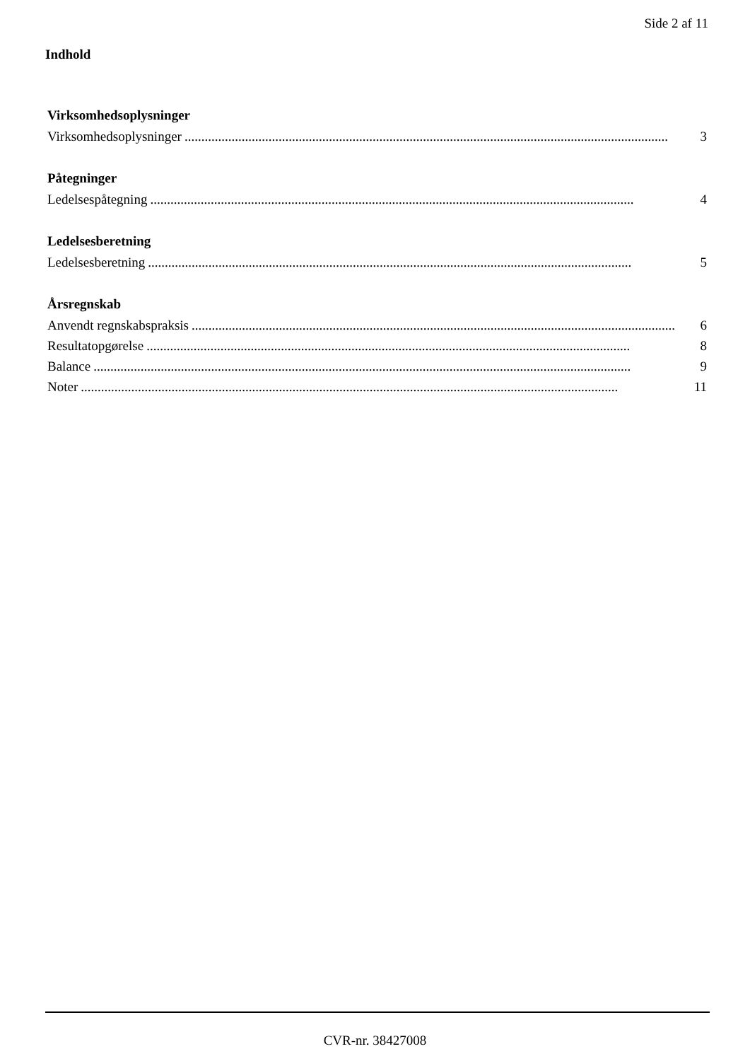Side 2 af 11
Indhold
Virksomhedsoplysninger
Virksomhedsoplysninger................................................................................................................................................ 3
Påtegninger
Ledelsespåtegning................................................................................................................................................ 4
Ledelsesberetning
Ledelsesberetning................................................................................................................................................ 5
Årsregnskab
Anvendt regnskabspraksis................................................................................................................................................ 6
Resultatopgørelse................................................................................................................................................ 8
Balance................................................................................................................................................................ 9
Noter................................................................................................................................................................ 11
CVR-nr. 38427008